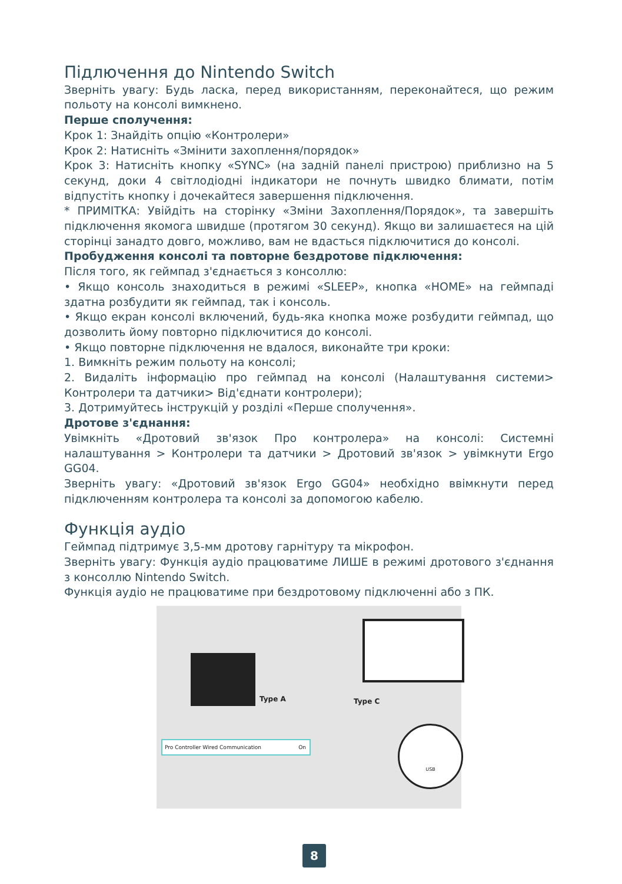Підлючення до Nintendo Switch
Зверніть увагу: Будь ласка, перед використанням, переконайтеся, що режим польоту на консолі вимкнено.
Перше сполучення:
Крок 1: Знайдіть опцію «Контролери»
Крок 2: Натисніть «Змінити захоплення/порядок»
Крок 3: Натисніть кнопку «SYNC» (на задній панелі пристрою) приблизно на 5 секунд, доки 4 світлодіодні індикатори не почнуть швидко блимати, потім відпустіть кнопку і дочекайтеся завершення підключення.
* ПРИМІТКА: Увійдіть на сторінку «Зміни Захоплення/Порядок», та завершіть підключення якомога швидше (протягом 30 секунд). Якщо ви залишаєтеся на цій сторінці занадто довго, можливо, вам не вдасться підключитися до консолі.
Пробудження консолі та повторне бездротове підключення:
Після того, як геймпад з'єднається з консоллю:
• Якщо консоль знаходиться в режимі «SLEEP», кнопка «HOME» на геймпаді здатна розбудити як геймпад, так і консоль.
• Якщо екран консолі включений, будь-яка кнопка може розбудити геймпад, що дозволить йому повторно підключитися до консолі.
• Якщо повторне підключення не вдалося, виконайте три кроки:
1. Вимкніть режим польоту на консолі;
2. Видаліть інформацію про геймпад на консолі (Налаштування системи> Контролери та датчики> Від'єднати контролери);
3. Дотримуйтесь інструкцій у розділі «Перше сполучення».
Дротове з'єднання:
Увімкніть «Дротовий зв'язок Про контролера» на консолі: Системні налаштування > Контролери та датчики > Дротовий зв'язок > увімкнути Ergo GG04.
Зверніть увагу: «Дротовий зв'язок Ergo GG04» необхідно ввімкнути перед підключенням контролера та консолі за допомогою кабелю.
Функція аудіо
Геймпад підтримує 3,5-мм дротову гарнітуру та мікрофон.
Зверніть увагу: Функція аудіо працюватиме ЛИШЕ в режимі дротового з'єднання з консоллю Nintendo Switch.
Функція аудіо не працюватиме при бездротовому підключенні або з ПК.
Pro Controller Wired Communication On
Type A Type C
USB
8